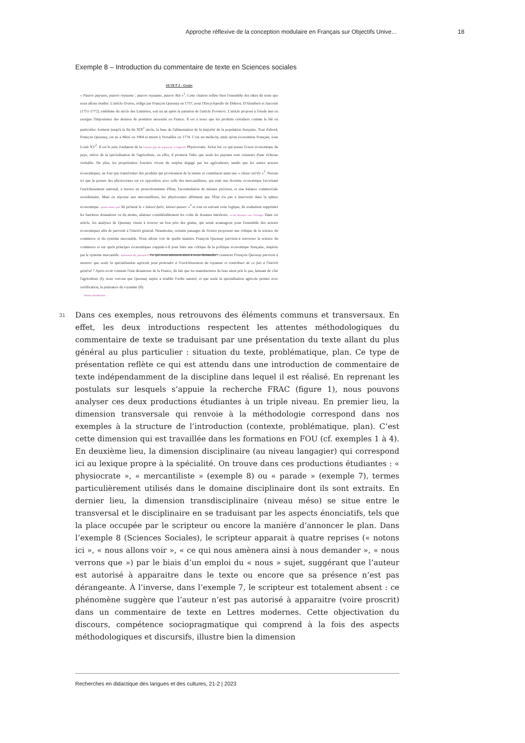Approche réflexive de la conception modulaire en Français sur Objectifs Unive... 18
Exemple 8 – Introduction du commentaire de texte en Sciences sociales
SUJET 2 : Grain
« Pauvre paysans, pauvre royaume ; pauvre royaume, pauvre Roi »<sup>1</sup>. Cette citation reflète bien l'ensemble des idées du texte que nous allons étudier. L'article Grains, rédigé par François Quesnay en 1757, pour l'Encyclopédie de Diderot, D'Alembert et Jaucourt (1751-1772), emblème du siècle des Lumières, soit un an après la parution de l'article Fermiers. L'article proposé à l'étude met en exergue l'importance des denrées de première nécessité en France. Il est à noter que les produits céréaliers comme le blé en particulier, forment jusqu'à la fin du XIX<sup>e</sup> siècle, la base de l'alimentation de la majorité de la population française. Tout d'abord, François Quesnay, est né à Méré en 1964 et meurt à Versailles en 1774. C'est un médecin, ainsi qu'un économiste Français, sous Louis XV<sup>2</sup>. Il est le père fondateur de la français (pas de majuscule à l'adjectif) Physiocratie. Selon lui, ce qui assure l'essor économique du pays, relève de la spécialisation de l'agriculture, en effet, il promeut l'idée que seuls les paysans sont créateurs d'une richesse véritable. De plus, les propriétaires fonciers vivent du surplus dégagé par les agriculteurs, tandis que les autres acteurs économiques, ne font que transformer des produits qui proviennent de la nature et constituent ainsi une « classe stérile »<sup>3</sup>. Notons ici que la pensée des physiocrates est en opposition avec celle des mercantilistes, qui était une doctrine économique favorisant l'enrichissement national, à travers un protectionnisme d'Etat, l'accumulation de métaux précieux, et une balance commerciale excédentaire. Mais en réponse aux mercantilistes, les physiocrates affirment que l'État n'a pas à intervenir dans la sphère économique. quand même pas! Ils prônent le « laisser-faire, laisser-passer »<sup>4</sup> et tout en suivant cette logique, ils souhaitent supprimer les barrières douanières ou du moins, abaisser considérablement les coûts de douanes intérieurs. et des douanes avec l'étranger Dans cet article, les analyses de Quesnay visent à trouver un bon prix des grains, qui serait avantageux pour l'ensemble des acteurs économiques afin de parvenir à l'intérêt général. Néanmoins, certains passages de Grains proposent une critique de la science du commerce et du système mercantile. Nous allons voir de quelle manière François Quesnay parvient-à renverser la science du commerce et sur quels principes économiques s'appuie-t-il pour faire une critique de la politique économique française, inspirée par le système mercantile. Autrement dit, parvient-il Ce qui nous amènera ainsi à nous demander : comment François Quesnay parvient à montrer que seule la spécialisation agricole peut prétendre à l'enrichissement du royaume et contribuer de ce fait à l'intérêt général ? Après avoir constaté l'état désastreux de la France, du fait que les manufactures de luxe aient pris le pas, laissant de côté l'agriculture (I), nous verrons que Quesnay aspire à rétablir l'ordre naturel, et que seule la spécialisation agricole permet avec certification, la puissance du royaume (II).
Bonne introduction
31
Dans ces exemples, nous retrouvons des éléments communs et transversaux. En effet, les deux introductions respectent les attentes méthodologiques du commentaire de texte se traduisant par une présentation du texte allant du plus général au plus particulier : situation du texte, problématique, plan. Ce type de présentation reflète ce qui est attendu dans une introduction de commentaire de texte indépendamment de la discipline dans lequel il est réalisé. En reprenant les postulats sur lesquels s’appuie la recherche FRAC (figure 1), nous pouvons analyser ces deux productions étudiantes à un triple niveau. En premier lieu, la dimension transversale qui renvoie à la méthodologie correspond dans nos exemples à la structure de l’introduction (contexte, problématique, plan). C’est cette dimension qui est travaillée dans les formations en FOU (cf. exemples 1 à 4). En deuxième lieu, la dimension disciplinaire (au niveau langagier) qui correspond ici au lexique propre à la spécialité. On trouve dans ces productions étudiantes : « physiocrate », « mercantiliste » (exemple 8) ou « parade » (exemple 7), termes particulièrement utilisés dans le domaine disciplinaire dont ils sont extraits. En dernier lieu, la dimension transdisciplinaire (niveau méso) se situe entre le transversal et le disciplinaire en se traduisant par les aspects énonciatifs, tels que la place occupée par le scripteur ou encore la manière d’annoncer le plan. Dans l’exemple 8 (Sciences Sociales), le scripteur apparait à quatre reprises (« notons ici », « nous allons voir », « ce qui nous amènera ainsi à nous demander », « nous verrons que ») par le biais d’un emploi du « nous » sujet, suggérant que l’auteur est autorisé à apparaitre dans le texte ou encore que sa présence n’est pas dérangeante. À l’inverse, dans l’exemple 7, le scripteur est totalement absent : ce phénomène suggère que l’auteur n’est pas autorisé à apparaitre (voire proscrit) dans un commentaire de texte en Lettres modernes. Cette objectivation du discours, compétence sociopragmatique qui comprend à la fois des aspects méthodologiques et discursifs, illustre bien la dimension
Recherches en didactique des langues et des cultures, 21-2 | 2023